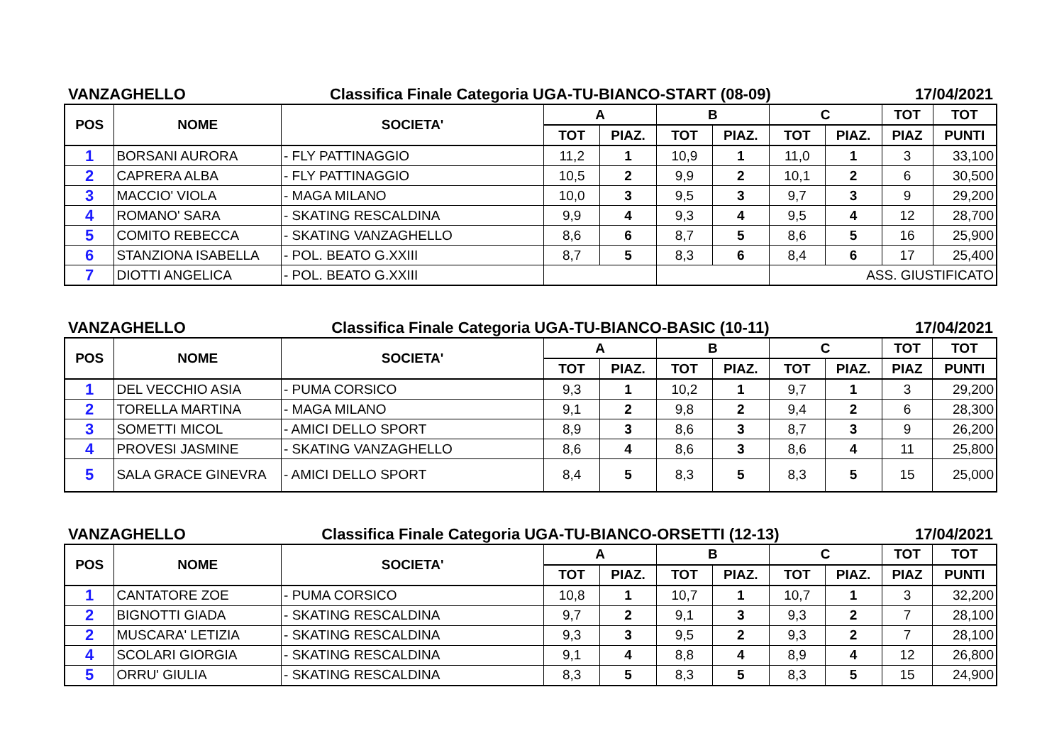VANZAGHELLO Classifica Finale Categoria UGA-TU-BIANCO-START (08-09) 17/04/2021
| POS | NOME | SOCIETA' | A | | B | | C | | TOT | TOT |
| --- | --- | --- | --- | --- | --- | --- | --- | --- | --- | --- |
| | | | TOT | PIAZ. | TOT | PIAZ. | TOT | PIAZ. | PIAZ | PUNTI |
| 1 | BORSANI AURORA | - FLY PATTINAGGIO | 11,2 | 1 | 10,9 | 1 | 11,0 | 1 | 3 | 33,100 |
| 2 | CAPRERA ALBA | - FLY PATTINAGGIO | 10,5 | 2 | 9,9 | 2 | 10,1 | 2 | 6 | 30,500 |
| 3 | MACCIO' VIOLA | - MAGA MILANO | 10,0 | 3 | 9,5 | 3 | 9,7 | 3 | 9 | 29,200 |
| 4 | ROMANO' SARA | - SKATING RESCALDINA | 9,9 | 4 | 9,3 | 4 | 9,5 | 4 | 12 | 28,700 |
| 5 | COMITO REBECCA | - SKATING VANZAGHELLO | 8,6 | 6 | 8,7 | 5 | 8,6 | 5 | 16 | 25,900 |
| 6 | STANZIONA ISABELLA | - POL. BEATO G.XXIII | 8,7 | 5 | 8,3 | 6 | 8,4 | 6 | 17 | 25,400 |
| 7 | DIOTTI ANGELICA | - POL. BEATO G.XXIII | | | | | ASS. GIUSTIFICATO | | | |
VANZAGHELLO Classifica Finale Categoria UGA-TU-BIANCO-BASIC (10-11) 17/04/2021
| POS | NOME | SOCIETA' | A | | B | | C | | TOT | TOT |
| --- | --- | --- | --- | --- | --- | --- | --- | --- | --- | --- |
| | | | TOT | PIAZ. | TOT | PIAZ. | TOT | PIAZ. | PIAZ | PUNTI |
| 1 | DEL VECCHIO ASIA | - PUMA CORSICO | 9,3 | 1 | 10,2 | 1 | 9,7 | 1 | 3 | 29,200 |
| 2 | TORELLA MARTINA | - MAGA MILANO | 9,1 | 2 | 9,8 | 2 | 9,4 | 2 | 6 | 28,300 |
| 3 | SOMETTI MICOL | - AMICI DELLO SPORT | 8,9 | 3 | 8,6 | 3 | 8,7 | 3 | 9 | 26,200 |
| 4 | PROVESI JASMINE | - SKATING VANZAGHELLO | 8,6 | 4 | 8,6 | 3 | 8,6 | 4 | 11 | 25,800 |
| 5 | SALA GRACE GINEVRA | - AMICI DELLO SPORT | 8,4 | 5 | 8,3 | 5 | 8,3 | 5 | 15 | 25,000 |
VANZAGHELLO Classifica Finale Categoria UGA-TU-BIANCO-ORSETTI (12-13) 17/04/2021
| POS | NOME | SOCIETA' | A | | B | | C | | TOT | TOT |
| --- | --- | --- | --- | --- | --- | --- | --- | --- | --- | --- |
| | | | TOT | PIAZ. | TOT | PIAZ. | TOT | PIAZ. | PIAZ | PUNTI |
| 1 | CANTATORE ZOE | - PUMA CORSICO | 10,8 | 1 | 10,7 | 1 | 10,7 | 1 | 3 | 32,200 |
| 2 | BIGNOTTI GIADA | - SKATING RESCALDINA | 9,7 | 2 | 9,1 | 3 | 9,3 | 2 | 7 | 28,100 |
| 2 | MUSCARA' LETIZIA | - SKATING RESCALDINA | 9,3 | 3 | 9,5 | 2 | 9,3 | 2 | 7 | 28,100 |
| 4 | SCOLARI GIORGIA | - SKATING RESCALDINA | 9,1 | 4 | 8,8 | 4 | 8,9 | 4 | 12 | 26,800 |
| 5 | ORRU' GIULIA | - SKATING RESCALDINA | 8,3 | 5 | 8,3 | 5 | 8,3 | 5 | 15 | 24,900 |